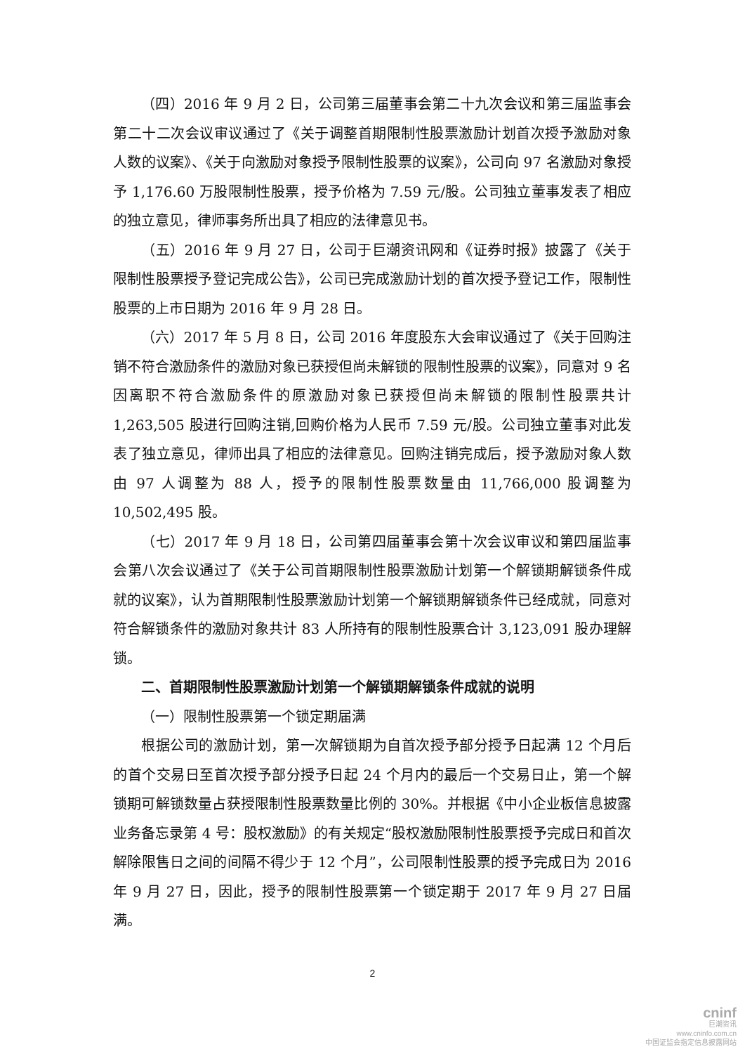（四）2016 年 9 月 2 日，公司第三届董事会第二十九次会议和第三届监事会第二十二次会议审议通过了《关于调整首期限制性股票激励计划首次授予激励对象人数的议案》、《关于向激励对象授予限制性股票的议案》，公司向 97 名激励对象授予 1,176.60 万股限制性股票，授予价格为 7.59 元/股。公司独立董事发表了相应的独立意见，律师事务所出具了相应的法律意见书。
（五）2016 年 9 月 27 日，公司于巨潮资讯网和《证券时报》披露了《关于限制性股票授予登记完成公告》，公司已完成激励计划的首次授予登记工作，限制性股票的上市日期为 2016 年 9 月 28 日。
（六）2017 年 5 月 8 日，公司 2016 年度股东大会审议通过了《关于回购注销不符合激励条件的激励对象已获授但尚未解锁的限制性股票的议案》，同意对 9 名因离职不符合激励条件的原激励对象已获授但尚未解锁的限制性股票共计 1,263,505 股进行回购注销,回购价格为人民币 7.59 元/股。公司独立董事对此发表了独立意见，律师出具了相应的法律意见。回购注销完成后，授予激励对象人数由 97 人调整为 88 人，授予的限制性股票数量由 11,766,000 股调整为 10,502,495 股。
（七）2017 年 9 月 18 日，公司第四届董事会第十次会议审议和第四届监事会第八次会议通过了《关于公司首期限制性股票激励计划第一个解锁期解锁条件成就的议案》，认为首期限制性股票激励计划第一个解锁期解锁条件已经成就，同意对符合解锁条件的激励对象共计 83 人所持有的限制性股票合计 3,123,091 股办理解锁。
二、首期限制性股票激励计划第一个解锁期解锁条件成就的说明
（一）限制性股票第一个锁定期届满
根据公司的激励计划，第一次解锁期为自首次授予部分授予日起满 12 个月后的首个交易日至首次授予部分授予日起 24 个月内的最后一个交易日止，第一个解锁期可解锁数量占获授限制性股票数量比例的 30%。并根据《中小企业板信息披露业务备忘录第 4 号：股权激励》的有关规定“股权激励限制性股票授予完成日和首次解除限售日之间的间隔不得少于 12 个月”，公司限制性股票的授予完成日为 2016 年 9 月 27 日，因此，授予的限制性股票第一个锁定期于 2017 年 9 月 27 日届满。
2
cninf
巨潮资讯
www.cninfo.com.cn
中国证监会指定信息披露网站